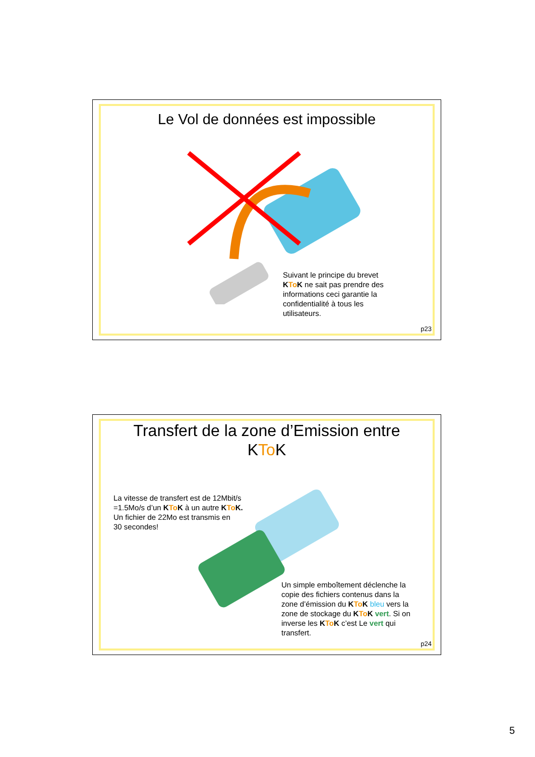Le Vol de données est impossible
Suivant le principe du brevet
KTo K ne sait pas prendre des
informations ceci garantie la
confidentialité à tous les
utilisateurs.
p23
Transfert de la zone d’Emission entre
KTo K
La vitesse de transfert est de 12Mbit/s
=1.5Mo/s d’un KTo K à un autre KTo K.
Un fichier de 22Mo est transmis en
30 secondes!
Un simple emboîtement déclenche la
copie des fichiers contenus dans la
zone d’émission du KTo K bleu vers la
zone de stockage du KTo K vert. Si on
inverse les KTo K c’est Le vert qui
transfert.
p24
5